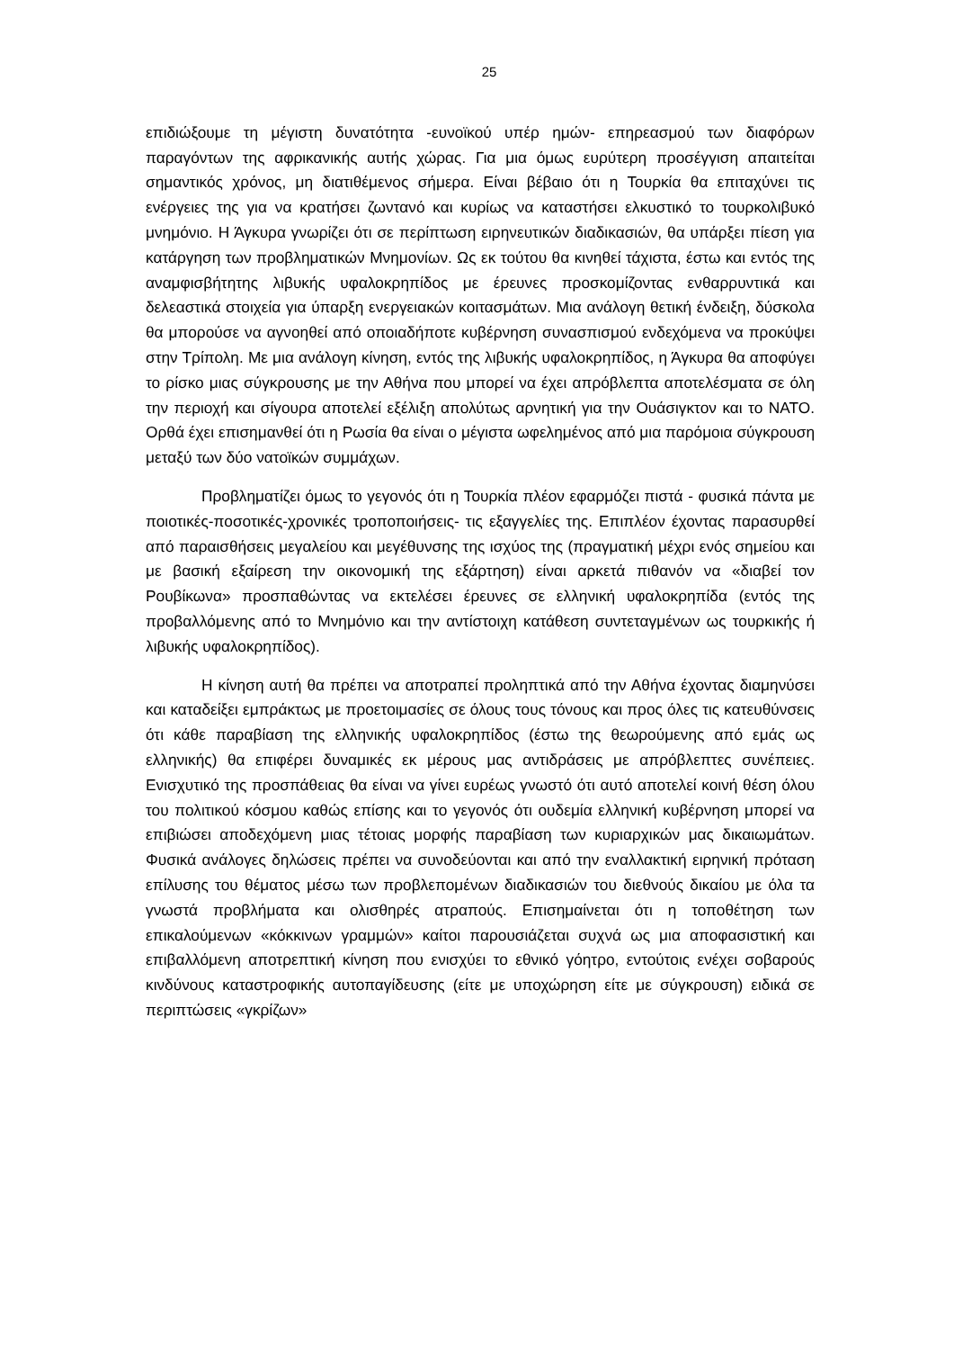25
επιδιώξουμε τη μέγιστη δυνατότητα -ευνοϊκού υπέρ ημών- επηρεασμού των διαφόρων παραγόντων της αφρικανικής αυτής χώρας. Για μια όμως ευρύτερη προσέγγιση απαιτείται σημαντικός χρόνος, μη διατιθέμενος σήμερα. Είναι βέβαιο ότι η Τουρκία θα επιταχύνει τις ενέργειες της για να κρατήσει ζωντανό και κυρίως να καταστήσει ελκυστικό το τουρκολιβυκό μνημόνιο. Η Άγκυρα γνωρίζει ότι σε περίπτωση ειρηνευτικών διαδικασιών, θα υπάρξει πίεση για κατάργηση των προβληματικών Μνημονίων. Ως εκ τούτου θα κινηθεί τάχιστα, έστω και εντός της αναμφισβήτητης λιβυκής υφαλοκρηπίδος με έρευνες προσκομίζοντας ενθαρρυντικά και δελεαστικά στοιχεία για ύπαρξη ενεργειακών κοιτασμάτων. Μια ανάλογη θετική ένδειξη, δύσκολα θα μπορούσε να αγνοηθεί από οποιαδήποτε κυβέρνηση συνασπισμού ενδεχόμενα να προκύψει στην Τρίπολη. Με μια ανάλογη κίνηση, εντός της λιβυκής υφαλοκρηπίδος, η Άγκυρα θα αποφύγει το ρίσκο μιας σύγκρουσης με την Αθήνα που μπορεί να έχει απρόβλεπτα αποτελέσματα σε όλη την περιοχή και σίγουρα αποτελεί εξέλιξη απολύτως αρνητική για την Ουάσιγκτον και το ΝΑΤΟ. Ορθά έχει επισημανθεί ότι η Ρωσία θα είναι ο μέγιστα ωφελημένος από μια παρόμοια σύγκρουση μεταξύ των δύο νατοϊκών συμμάχων.
Προβληματίζει όμως το γεγονός ότι η Τουρκία πλέον εφαρμόζει πιστά - φυσικά πάντα με ποιοτικές-ποσοτικές-χρονικές τροποποιήσεις- τις εξαγγελίες της. Επιπλέον έχοντας παρασυρθεί από παραισθήσεις μεγαλείου και μεγέθυνσης της ισχύος της (πραγματική μέχρι ενός σημείου και με βασική εξαίρεση την οικονομική της εξάρτηση) είναι αρκετά πιθανόν να «διαβεί τον Ρουβίκωνα» προσπαθώντας να εκτελέσει έρευνες σε ελληνική υφαλοκρηπίδα (εντός της προβαλλόμενης από το Μνημόνιο και την αντίστοιχη κατάθεση συντεταγμένων ως τουρκικής ή λιβυκής υφαλοκρηπίδος).
Η κίνηση αυτή θα πρέπει να αποτραπεί προληπτικά από την Αθήνα έχοντας διαμηνύσει και καταδείξει εμπράκτως με προετοιμασίες σε όλους τους τόνους και προς όλες τις κατευθύνσεις ότι κάθε παραβίαση της ελληνικής υφαλοκρηπίδος (έστω της θεωρούμενης από εμάς ως ελληνικής) θα επιφέρει δυναμικές εκ μέρους μας αντιδράσεις με απρόβλεπτες συνέπειες. Ενισχυτικό της προσπάθειας θα είναι να γίνει ευρέως γνωστό ότι αυτό αποτελεί κοινή θέση όλου του πολιτικού κόσμου καθώς επίσης και το γεγονός ότι ουδεμία ελληνική κυβέρνηση μπορεί να επιβιώσει αποδεχόμενη μιας τέτοιας μορφής παραβίαση των κυριαρχικών μας δικαιωμάτων. Φυσικά ανάλογες δηλώσεις πρέπει να συνοδεύονται και από την εναλλακτική ειρηνική πρόταση επίλυσης του θέματος μέσω των προβλεπομένων διαδικασιών του διεθνούς δικαίου με όλα τα γνωστά προβλήματα και ολισθηρές ατραπούς. Επισημαίνεται ότι η τοποθέτηση των επικαλούμενων «κόκκινων γραμμών» καίτοι παρουσιάζεται συχνά ως μια αποφασιστική και επιβαλλόμενη αποτρεπτική κίνηση που ενισχύει το εθνικό γόητρο, εντούτοις ενέχει σοβαρούς κινδύνους καταστροφικής αυτοπαγίδευσης (είτε με υποχώρηση είτε με σύγκρουση) ειδικά σε περιπτώσεις «γκρίζων»